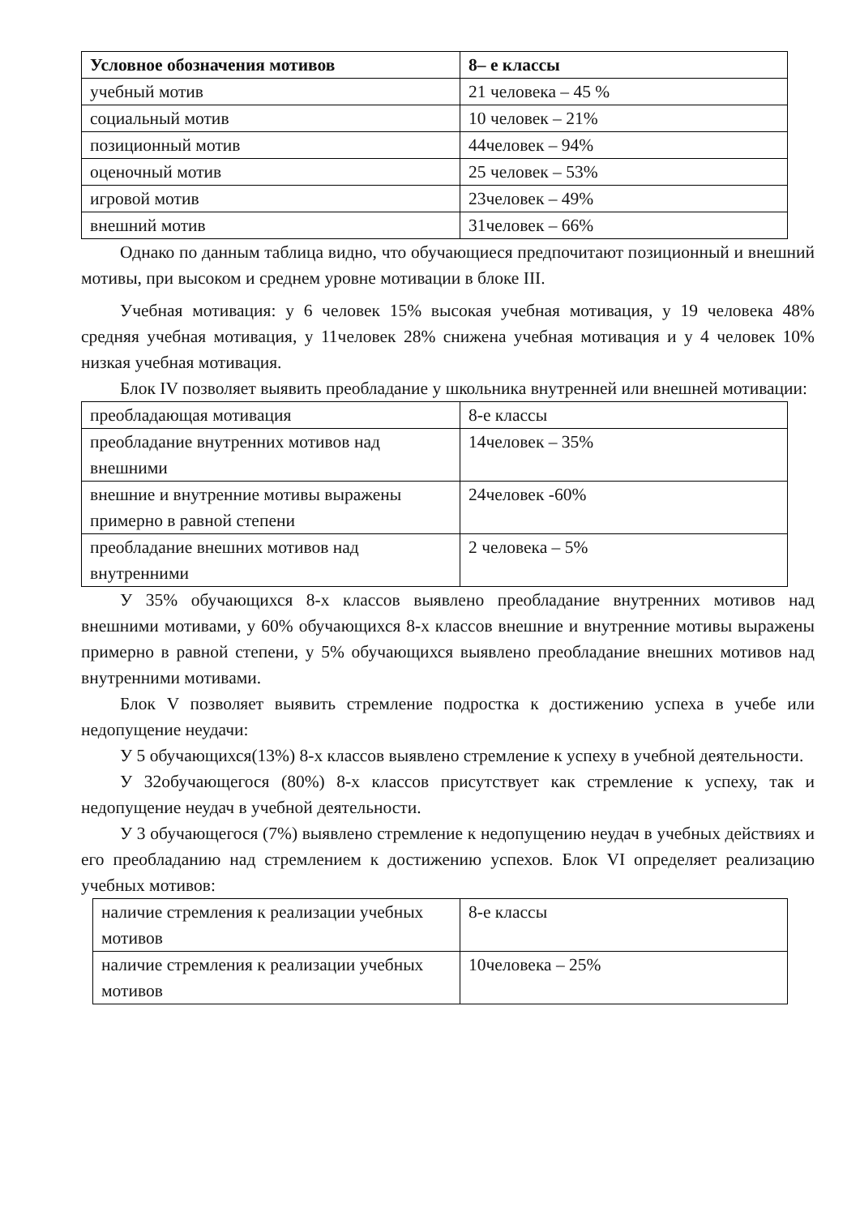| Условное обозначения мотивов | 8– е классы |
| --- | --- |
| учебный мотив | 21 человека – 45 % |
| социальный мотив | 10 человек – 21% |
| позиционный мотив | 44человек – 94% |
| оценочный мотив | 25 человек – 53% |
| игровой мотив | 23человек – 49% |
| внешний мотив | 31человек – 66% |
Однако по данным таблица видно, что обучающиеся предпочитают позиционный и внешний мотивы, при высоком и среднем уровне мотивации в блоке III.
Учебная мотивация: у 6 человек 15% высокая учебная мотивация, у 19 человека 48% средняя учебная мотивация, у 11человек 28% снижена учебная мотивация и у 4 человек 10% низкая учебная мотивация.
Блок IV позволяет выявить преобладание у школьника внутренней или внешней мотивации:
| преобладающая мотивация | 8-е классы |
| преобладание внутренних мотивов над внешними | 14человек – 35% |
| внешние и внутренние мотивы выражены примерно в равной степени | 24человек -60% |
| преобладание внешних мотивов над внутренними | 2 человека – 5% |
У 35% обучающихся 8-х классов выявлено преобладание внутренних мотивов над внешними мотивами, у 60% обучающихся 8-х классов внешние и внутренние мотивы выражены примерно в равной степени, у 5% обучающихся выявлено преобладание внешних мотивов над внутренними мотивами.
Блок V позволяет выявить стремление подростка к достижению успеха в учебе или недопущение неудачи:
У 5 обучающихся(13%) 8-х классов выявлено стремление к успеху в учебной деятельности.
У 32обучающегося (80%) 8-х классов присутствует как стремление к успеху, так и недопущение неудач в учебной деятельности.
У 3 обучающегося (7%) выявлено стремление к недопущению неудач в учебных действиях и его преобладанию над стремлением к достижению успехов. Блок VI определяет реализацию учебных мотивов:
| наличие стремления к реализации учебных мотивов | 8-е классы |
| наличие стремления к реализации учебных мотивов | 10человека – 25% |